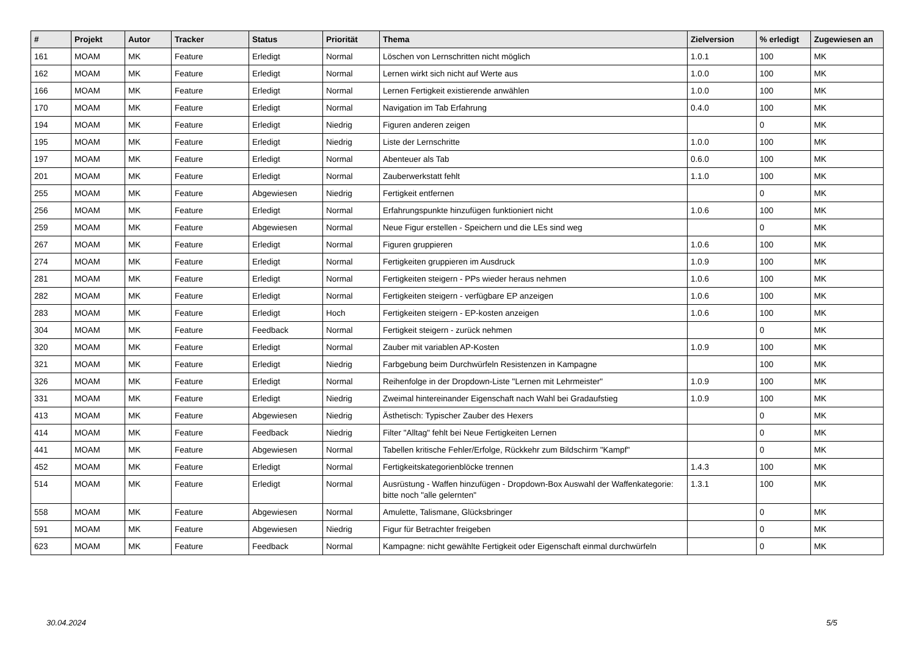| # | Projekt | Autor | Tracker | Status | Priorität | Thema | Zielversion | % erledigt | Zugewiesen an |
| --- | --- | --- | --- | --- | --- | --- | --- | --- | --- |
| 161 | MOAM | MK | Feature | Erledigt | Normal | Löschen von Lernschritten nicht möglich | 1.0.1 | 100 | MK |
| 162 | MOAM | MK | Feature | Erledigt | Normal | Lernen wirkt sich nicht auf Werte aus | 1.0.0 | 100 | MK |
| 166 | MOAM | MK | Feature | Erledigt | Normal | Lernen Fertigkeit existierende anwählen | 1.0.0 | 100 | MK |
| 170 | MOAM | MK | Feature | Erledigt | Normal | Navigation im Tab Erfahrung | 0.4.0 | 100 | MK |
| 194 | MOAM | MK | Feature | Erledigt | Niedrig | Figuren anderen zeigen | | 0 | MK |
| 195 | MOAM | MK | Feature | Erledigt | Niedrig | Liste der Lernschritte | 1.0.0 | 100 | MK |
| 197 | MOAM | MK | Feature | Erledigt | Normal | Abenteuer als Tab | 0.6.0 | 100 | MK |
| 201 | MOAM | MK | Feature | Erledigt | Normal | Zauberwerkstatt fehlt | 1.1.0 | 100 | MK |
| 255 | MOAM | MK | Feature | Abgewiesen | Niedrig | Fertigkeit entfernen | | 0 | MK |
| 256 | MOAM | MK | Feature | Erledigt | Normal | Erfahrungspunkte hinzufügen funktioniert nicht | 1.0.6 | 100 | MK |
| 259 | MOAM | MK | Feature | Abgewiesen | Normal | Neue Figur erstellen - Speichern und die LEs sind weg | | 0 | MK |
| 267 | MOAM | MK | Feature | Erledigt | Normal | Figuren gruppieren | 1.0.6 | 100 | MK |
| 274 | MOAM | MK | Feature | Erledigt | Normal | Fertigkeiten gruppieren im Ausdruck | 1.0.9 | 100 | MK |
| 281 | MOAM | MK | Feature | Erledigt | Normal | Fertigkeiten steigern - PPs wieder heraus nehmen | 1.0.6 | 100 | MK |
| 282 | MOAM | MK | Feature | Erledigt | Normal | Fertigkeiten steigern - verfügbare EP anzeigen | 1.0.6 | 100 | MK |
| 283 | MOAM | MK | Feature | Erledigt | Hoch | Fertigkeiten steigern - EP-kosten anzeigen | 1.0.6 | 100 | MK |
| 304 | MOAM | MK | Feature | Feedback | Normal | Fertigkeit steigern - zurück nehmen | | 0 | MK |
| 320 | MOAM | MK | Feature | Erledigt | Normal | Zauber mit variablen AP-Kosten | 1.0.9 | 100 | MK |
| 321 | MOAM | MK | Feature | Erledigt | Niedrig | Farbgebung beim Durchwürfeln Resistenzen in Kampagne | | 100 | MK |
| 326 | MOAM | MK | Feature | Erledigt | Normal | Reihenfolge in der Dropdown-Liste "Lernen mit Lehrmeister" | 1.0.9 | 100 | MK |
| 331 | MOAM | MK | Feature | Erledigt | Niedrig | Zweimal hintereinander Eigenschaft nach Wahl bei Gradaufstieg | 1.0.9 | 100 | MK |
| 413 | MOAM | MK | Feature | Abgewiesen | Niedrig | Ästhetisch: Typischer Zauber des Hexers | | 0 | MK |
| 414 | MOAM | MK | Feature | Feedback | Niedrig | Filter "Alltag" fehlt bei Neue Fertigkeiten Lernen | | 0 | MK |
| 441 | MOAM | MK | Feature | Abgewiesen | Normal | Tabellen kritische Fehler/Erfolge, Rückkehr zum Bildschirm "Kampf" | | 0 | MK |
| 452 | MOAM | MK | Feature | Erledigt | Normal | Fertigkeitskategorienblöcke trennen | 1.4.3 | 100 | MK |
| 514 | MOAM | MK | Feature | Erledigt | Normal | Ausrüstung - Waffen hinzufügen - Dropdown-Box Auswahl der Waffenkategorie: bitte noch "alle gelernten" | 1.3.1 | 100 | MK |
| 558 | MOAM | MK | Feature | Abgewiesen | Normal | Amulette, Talismane, Glücksbringer | | 0 | MK |
| 591 | MOAM | MK | Feature | Abgewiesen | Niedrig | Figur für Betrachter freigeben | | 0 | MK |
| 623 | MOAM | MK | Feature | Feedback | Normal | Kampagne: nicht gewählte Fertigkeit oder Eigenschaft einmal durchwürfeln | | 0 | MK |
30.04.2024 5/5